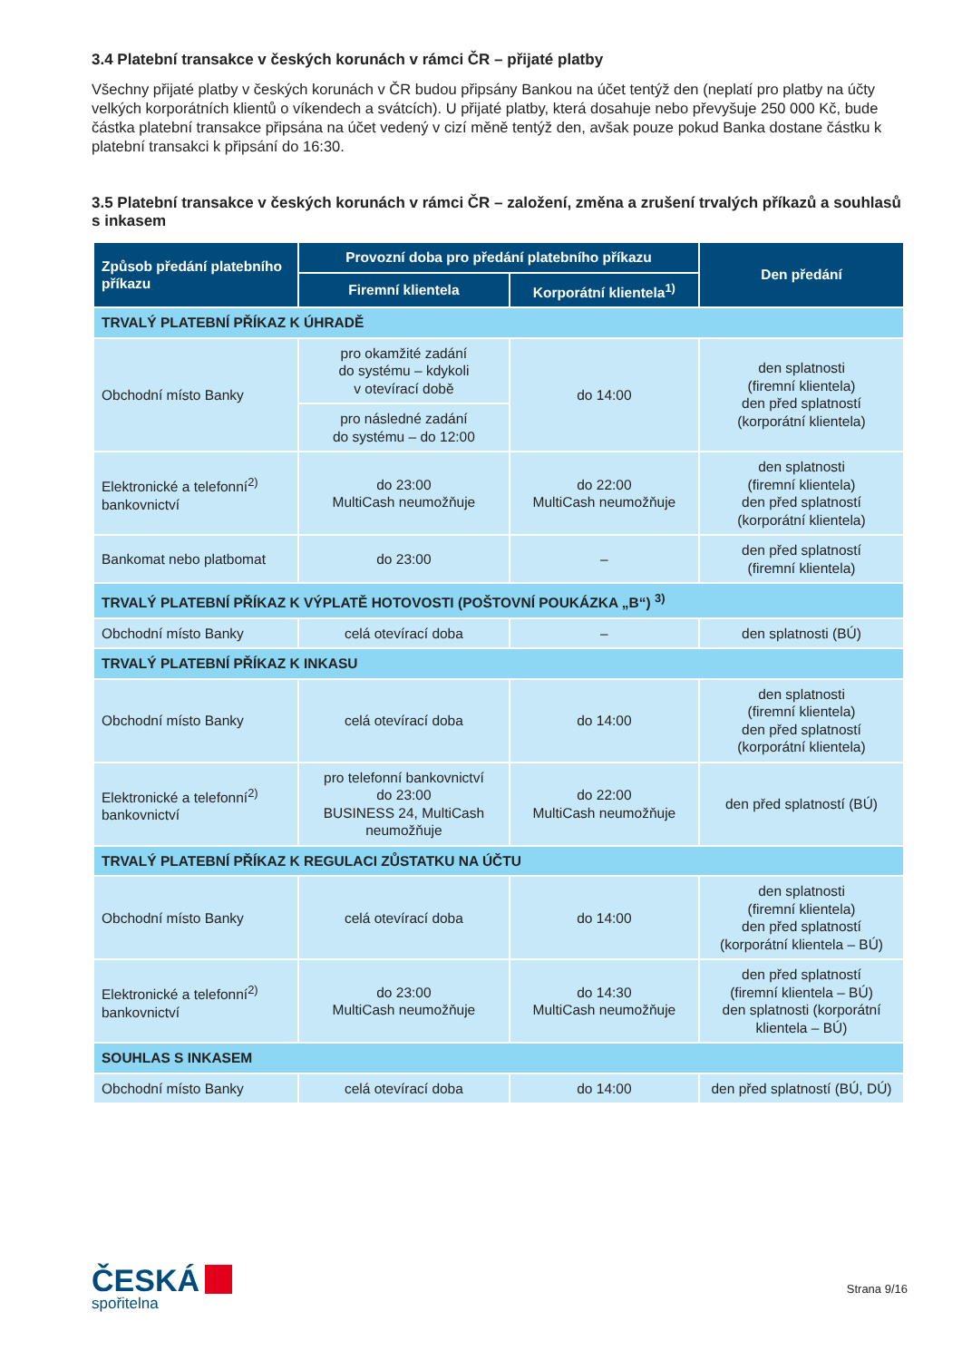3.4 Platební transakce v českých korunách v rámci ČR – přijaté platby
Všechny přijaté platby v českých korunách v ČR budou připsány Bankou na účet tentýž den (neplatí pro platby na účty velkých korporátních klientů o víkendech a svátcích). U přijaté platby, která dosahuje nebo převyšuje 250 000 Kč, bude částka platební transakce připsána na účet vedený v cizí měně tentýž den, avšak pouze pokud Banka dostane částku k platební transakci k připsání do 16:30.
3.5 Platební transakce v českých korunách v rámci ČR – založení, změna a zrušení trvalých příkazů a souhlasů s inkasem
| Způsob předání platebního příkazu | Provozní doba pro předání platebního příkazu | | Den předání |
| --- | --- | --- | --- |
| | Firemní klientela | Korporátní klientela<sup>1)</sup> | |
| TRVALÝ PLATEBNÍ PŘÍKAZ K ÚHRADĚ | | | |
| Obchodní místo Banky | pro okamžité zadání do systému – kdykoli v otevírací době | do 14:00 | den splatnosti (firemní klientela) den před splatností (korporátní klientela) |
| | pro následné zadání do systému – do 12:00 | | |
| Elektronické a telefonní<sup>2)</sup> bankovnictví | do 23:00 MultiCash neumožňuje | do 22:00 MultiCash neumožňuje | den splatnosti (firemní klientela) den před splatností (korporátní klientela) |
| Bankomat nebo platbomat | do 23:00 | – | den před splatností (firemní klientela) |
| TRVALÝ PLATEBNÍ PŘÍKAZ K VÝPLATĚ HOTOVOSTI (POŠTOVNÍ POUKÁZKA „B“) <sup>3)</sup> | | | |
| Obchodní místo Banky | celá otevírací doba | – | den splatnosti (BÚ) |
| TRVALÝ PLATEBNÍ PŘÍKAZ K INKASU | | | |
| Obchodní místo Banky | celá otevírací doba | do 14:00 | den splatnosti (firemní klientela) den před splatností (korporátní klientela) |
| Elektronické a telefonní<sup>2)</sup> bankovnictví | pro telefonní bankovnictví do 23:00 BUSINESS 24, MultiCash neumožňuje | do 22:00 MultiCash neumožňuje | den před splatností (BÚ) |
| TRVALÝ PLATEBNÍ PŘÍKAZ K REGULACI ZŮSTATKU NA ÚČTU | | | |
| Obchodní místo Banky | celá otevírací doba | do 14:00 | den splatnosti (firemní klientela) den před splatností (korporátní klientela – BÚ) |
| Elektronické a telefonní<sup>2)</sup> bankovnictví | do 23:00 MultiCash neumožňuje | do 14:30 MultiCash neumožňuje | den před splatností (firemní klientela – BÚ) den splatnosti (korporátní klientela – BÚ) |
| SOUHLAS S INKASEM | | | |
| Obchodní místo Banky | celá otevírací doba | do 14:00 | den před splatností (BÚ, DÚ) |
ČESKÁ
spořitelna
Strana 9/16